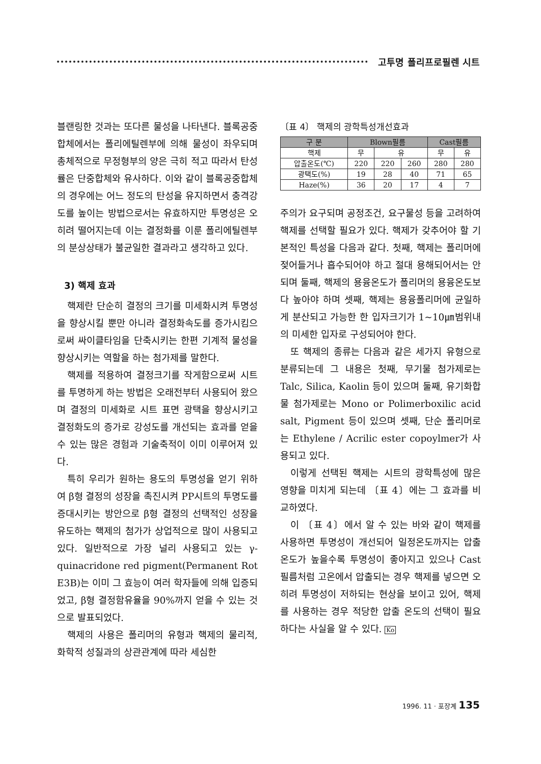고투명 폴리프로필렌 시트
블랜링한 것과는 또다른 물성을 나타낸다. 블록공중합체에서는 폴리에틸렌부에 의해 물성이 좌우되며 총체적으로 무정형부의 양은 극히 적고 따라서 탄성률은 단중합체와 유사하다. 이와 같이 블록공중합체의 경우에는 어느 정도의 탄성을 유지하면서 충격강도를 높이는 방법으로서는 유효하지만 투명성은 오히려 떨어지는데 이는 결정화를 이룬 폴리에틸렌부의 분상상태가 불균일한 결과라고 생각하고 있다.
3) 핵제 효과
핵제란 단순히 결정의 크기를 미세화시켜 투명성을 향상시킬 뿐만 아니라 결정화속도를 증가시킴으로써 싸이클타임을 단축시키는 한편 기계적 물성을 향상시키는 역할을 하는 첨가제를 말한다.
핵제를 적용하여 결정크기를 작게함으로써 시트를 투명하게 하는 방법은 오래전부터 사용되어 왔으며 결정의 미세화로 시트 표면 광택을 향상시키고 결정화도의 증가로 강성도를 개선되는 효과를 얻을 수 있는 많은 경험과 기술축적이 이미 이루어져 있다.
특히 우리가 원하는 용도의 투명성을 얻기 위하여 β형 결정의 성장을 촉진시켜 PP시트의 투명도를 증대시키는 방안으로 β형 결정의 선택적인 성장을 유도하는 핵제의 첨가가 상업적으로 많이 사용되고 있다. 일반적으로 가장 널리 사용되고 있는 γ-quinacridone red pigment(Permanent Rot E3B)는 이미 그 효능이 여러 학자들에 의해 입증되었고, β형 결정함유율을 90%까지 얻을 수 있는 것으로 발표되었다.
핵제의 사용은 폴리머의 유형과 핵제의 물리적, 화학적 성질과의 상관관계에 따라 세심한
〔표 4〕 핵제의 광학특성개선효과
| 구 분 | Blown필름 | | | Cast필름 | |
| --- | --- | --- | --- | --- | --- |
| 핵제 | 무 | 유 | | 무 | 유 |
| 압출온도(℃) | 220 | 220 | 260 | 280 | 280 |
| 광택도(%) | 19 | 28 | 40 | 71 | 65 |
| Haze(%) | 36 | 20 | 17 | 4 | 7 |
주의가 요구되며 공정조건, 요구물성 등을 고려하여 핵제를 선택할 필요가 있다. 핵제가 갖추어야 할 기본적인 특성을 다음과 같다. 첫째, 핵제는 폴리머에 젖어들거나 흡수되어야 하고 절대 용해되어서는 안되며 둘째, 핵제의 용융온도가 폴리머의 용융온도보다 높아야 하며 셋째, 핵제는 용융폴리머에 균일하게 분산되고 가능한 한 입자크기가 1~10㎛범위내의 미세한 입자로 구성되어야 한다.
또 핵제의 종류는 다음과 같은 세가지 유형으로 분류되는데 그 내용은 첫째, 무기물 첨가제로는 Talc, Silica, Kaolin 등이 있으며 둘째, 유기화합물 첨가제로는 Mono or Polimerboxilic acid salt, Pigment 등이 있으며 셋째, 단순 폴리머로는 Ethylene / Acrilic ester copoylmer가 사용되고 있다.
이렇게 선택된 핵제는 시트의 광학특성에 많은 영향을 미치게 되는데 〔표 4〕에는 그 효과를 비교하였다.
이 〔표 4〕에서 알 수 있는 바와 같이 핵제를 사용하면 투명성이 개선되어 일정온도까지는 압출온도가 높을수록 투명성이 좋아지고 있으나 Cast필름처럼 고온에서 압출되는 경우 핵제를 넣으면 오히려 투명성이 저하되는 현상을 보이고 있어, 핵제를 사용하는 경우 적당한 압출 온도의 선택이 필요하다는 사실을 알 수 있다. Ko
1996. 11 · 포장계 135